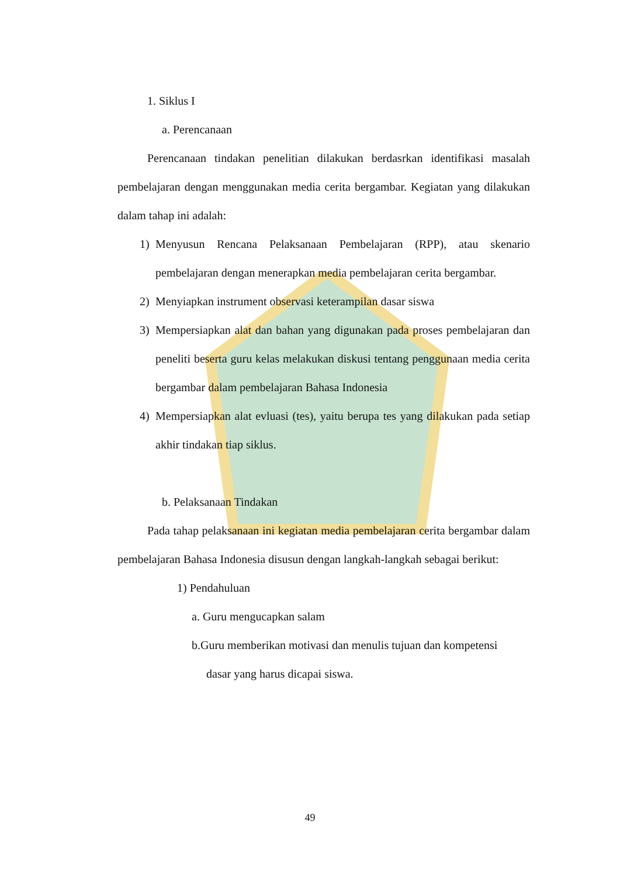1. Siklus I
a. Perencanaan
Perencanaan tindakan penelitian dilakukan berdasrkan identifikasi masalah pembelajaran dengan menggunakan media cerita bergambar. Kegiatan yang dilakukan dalam tahap ini adalah:
1) Menyusun Rencana Pelaksanaan Pembelajaran (RPP), atau skenario pembelajaran dengan menerapkan media pembelajaran cerita bergambar.
2) Menyiapkan instrument observasi keterampilan dasar siswa
3) Mempersiapkan alat dan bahan yang digunakan pada proses pembelajaran dan peneliti beserta guru kelas melakukan diskusi tentang penggunaan media cerita bergambar dalam pembelajaran Bahasa Indonesia
4) Mempersiapkan alat evluasi (tes), yaitu berupa tes yang dilakukan pada setiap akhir tindakan tiap siklus.
b. Pelaksanaan Tindakan
Pada tahap pelaksanaan ini kegiatan media pembelajaran cerita bergambar dalam pembelajaran Bahasa Indonesia disusun dengan langkah-langkah sebagai berikut:
1) Pendahuluan
a. Guru mengucapkan salam
b.Guru memberikan motivasi dan menulis tujuan dan kompetensi
dasar yang harus dicapai siswa.
49